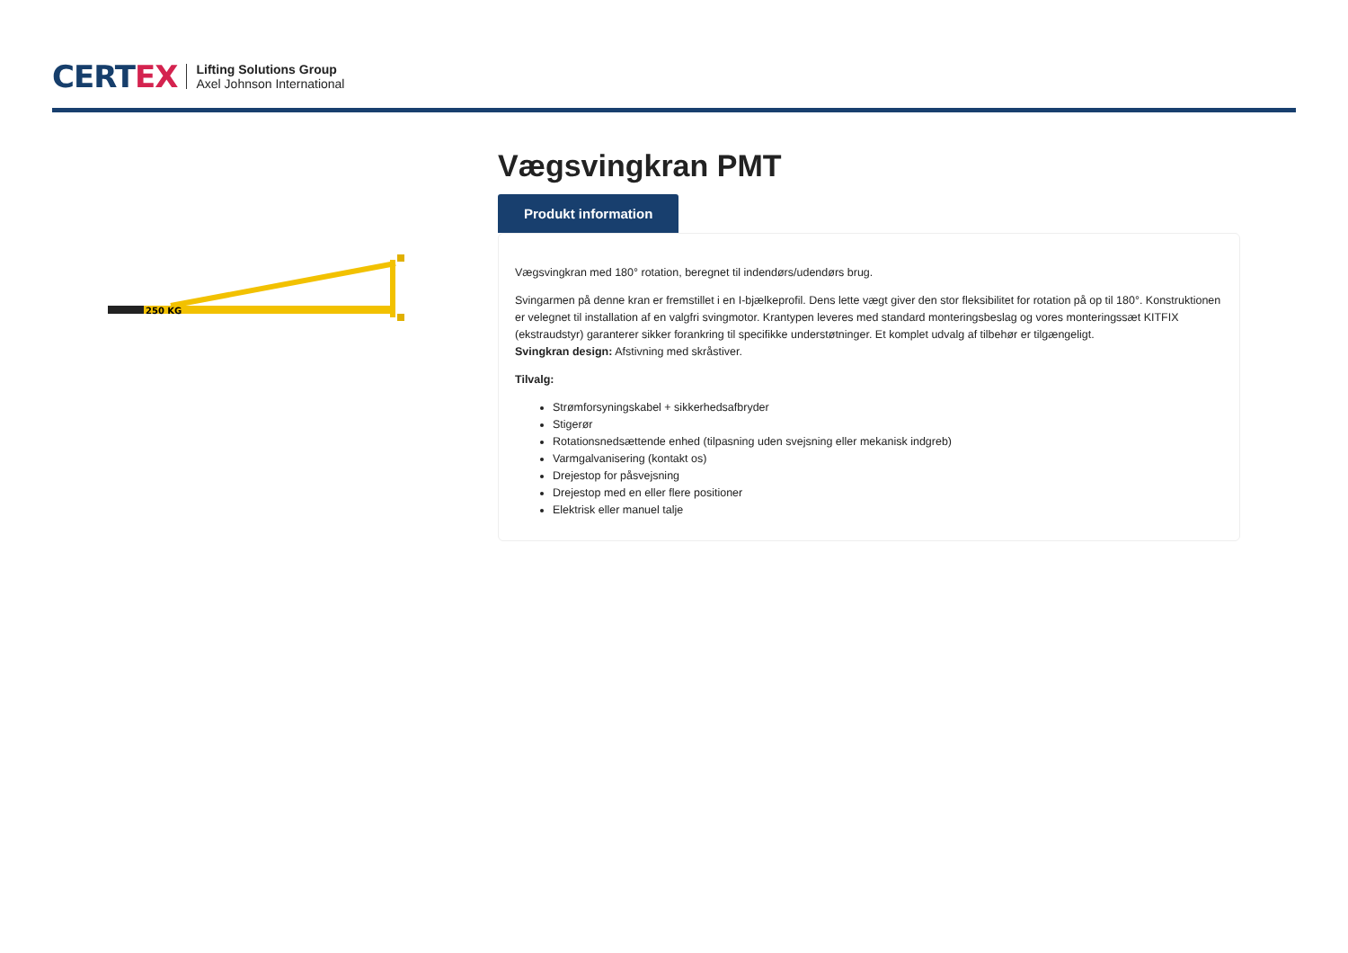CERTEX
Lifting Solutions Group
Axel Johnson International
250 KG
Vægsvingkran PMT
Produkt information
Vægsvingkran med 180° rotation, beregnet til indendørs/udendørs brug.
Svingarmen på denne kran er fremstillet i en I-bjælkeprofil. Dens lette vægt giver den stor fleksibilitet for rotation på op til 180°. Konstruktionen er velegnet til installation af en valgfri svingmotor. Krantypen leveres med standard monteringsbeslag og vores monteringssæt KITFIX (ekstraudstyr) garanterer sikker forankring til specifikke understøtninger. Et komplet udvalg af tilbehør er tilgængeligt.
Svingkran design: Afstivning med skråstiver.
Tilvalg:
Strømforsyningskabel + sikkerhedsafbryder
Stigerør
Rotationsnedsættende enhed (tilpasning uden svejsning eller mekanisk indgreb)
Varmgalvanisering (kontakt os)
Drejestop for påsvejsning
Drejestop med en eller flere positioner
Elektrisk eller manuel talje